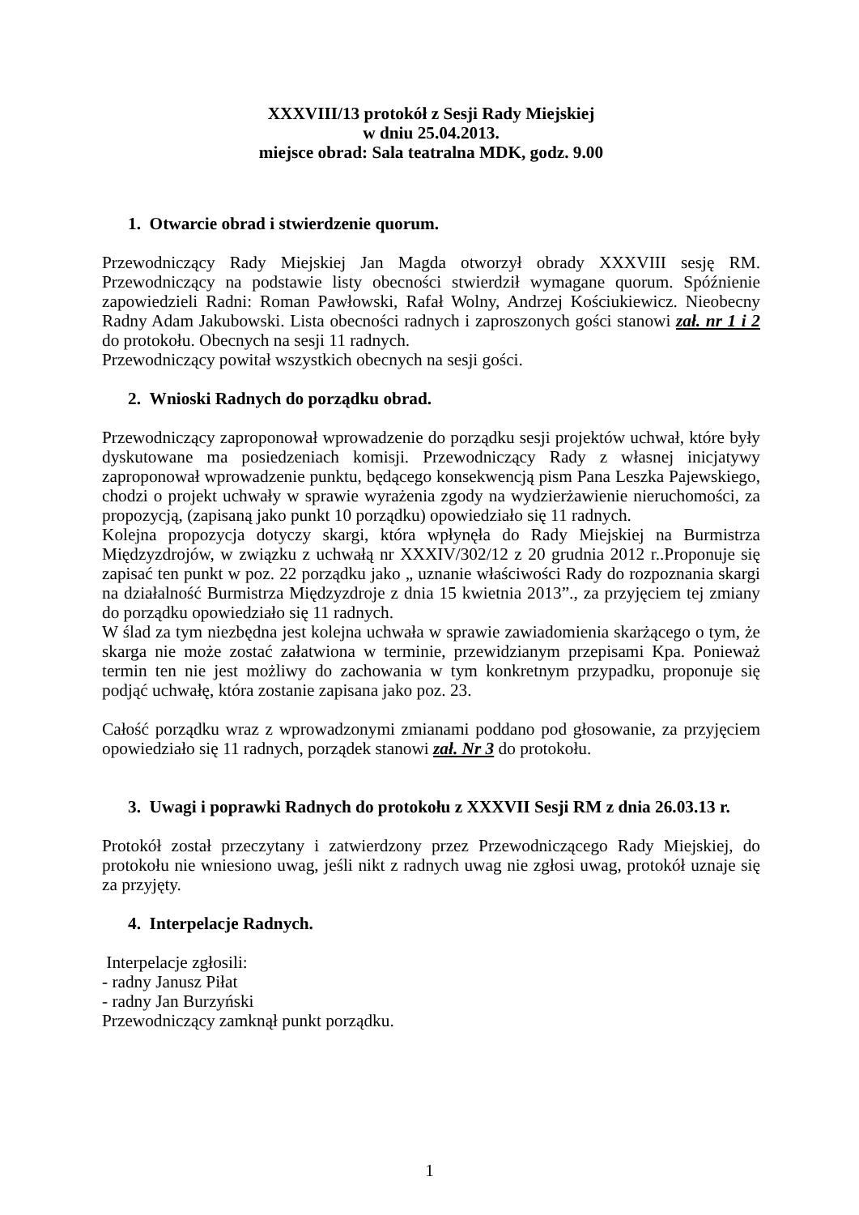XXXVIII/13 protokół z Sesji Rady Miejskiej
w dniu 25.04.2013.
miejsce obrad: Sala teatralna MDK, godz. 9.00
1. Otwarcie obrad i stwierdzenie quorum.
Przewodniczący Rady Miejskiej Jan Magda otworzył obrady XXXVIII sesję RM. Przewodniczący na podstawie listy obecności stwierdził wymagane quorum. Spóźnienie zapowiedzieli Radni: Roman Pawłowski, Rafał Wolny, Andrzej Kościukiewicz. Nieobecny Radny Adam Jakubowski. Lista obecności radnych i zaproszonych gości stanowi zał. nr 1 i 2 do protokołu. Obecnych na sesji 11 radnych.
Przewodniczący powitał wszystkich obecnych na sesji gości.
2. Wnioski Radnych do porządku obrad.
Przewodniczący zaproponował wprowadzenie do porządku sesji projektów uchwał, które były dyskutowane ma posiedzeniach komisji. Przewodniczący Rady z własnej inicjatywy zaproponował wprowadzenie punktu, będącego konsekwencją pism Pana Leszka Pajewskiego, chodzi o projekt uchwały w sprawie wyrażenia zgody na wydzierżawienie nieruchomości, za propozycją, (zapisaną jako punkt 10 porządku) opowiedziało się 11 radnych.
Kolejna propozycja dotyczy skargi, która wpłynęła do Rady Miejskiej na Burmistrza Międzyzdrojów, w związku z uchwałą nr XXXIV/302/12 z 20 grudnia 2012 r..Proponuje się zapisać ten punkt w poz. 22 porządku jako „ uznanie właściwości Rady do rozpoznania skargi na działalność Burmistrza Międzyzdroje z dnia 15 kwietnia 2013”., za przyjęciem tej zmiany do porządku opowiedziało się 11 radnych.
W ślad za tym niezbędna jest kolejna uchwała w sprawie zawiadomienia skarżącego o tym, że skarga nie może zostać załatwiona w terminie, przewidzianym przepisami Kpa. Ponieważ termin ten nie jest możliwy do zachowania w tym konkretnym przypadku, proponuje się podjąć uchwałę, która zostanie zapisana jako poz. 23.
Całość porządku wraz z wprowadzonymi zmianami poddano pod głosowanie, za przyjęciem opowiedziało się 11 radnych, porządek stanowi zał. Nr 3 do protokołu.
3. Uwagi i poprawki Radnych do protokołu z XXXVII Sesji RM z dnia 26.03.13 r.
Protokół został przeczytany i zatwierdzony przez Przewodniczącego Rady Miejskiej, do protokołu nie wniesiono uwag, jeśli nikt z radnych uwag nie zgłosi uwag, protokół uznaje się za przyjęty.
4. Interpelacje Radnych.
Interpelacje zgłosili:
- radny Janusz Piłat
- radny Jan Burzyński
Przewodniczący zamknął punkt porządku.
1